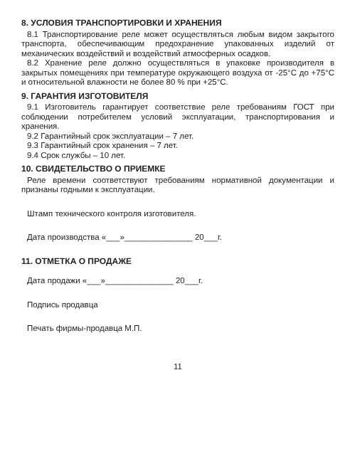8. УСЛОВИЯ ТРАНСПОРТИРОВКИ И ХРАНЕНИЯ
8.1 Транспортирование реле может осуществляться любым видом закрытого транспорта, обеспечивающим предохранение упакованных изделий от механических воздействий и воздействий атмосферных осадков.
8.2 Хранение реле должно осуществляться в упаковке производителя в закрытых помещениях при температуре окружающего воздуха от -25°С до +75°С и относительной влажности не более 80 % при +25°С.
9. ГАРАНТИЯ ИЗГОТОВИТЕЛЯ
9.1 Изготовитель гарантирует соответствие реле требованиям ГОСТ при соблюдении потребителем условий эксплуатации, транспортирования и хранения.
9.2 Гарантийный срок эксплуатации – 7 лет.
9.3 Гарантийный срок хранения – 7 лет.
9.4 Срок службы – 10 лет.
10. СВИДЕТЕЛЬСТВО О ПРИЕМКЕ
Реле времени соответствуют требованиям нормативной документации и признаны годными к эксплуатации.
Штамп технического контроля изготовителя.
Дата производства «___»_______________ 20___г.
11. ОТМЕТКА О ПРОДАЖЕ
Дата продажи «___»_______________ 20___г.
Подпись продавца
Печать фирмы-продавца М.П.
11